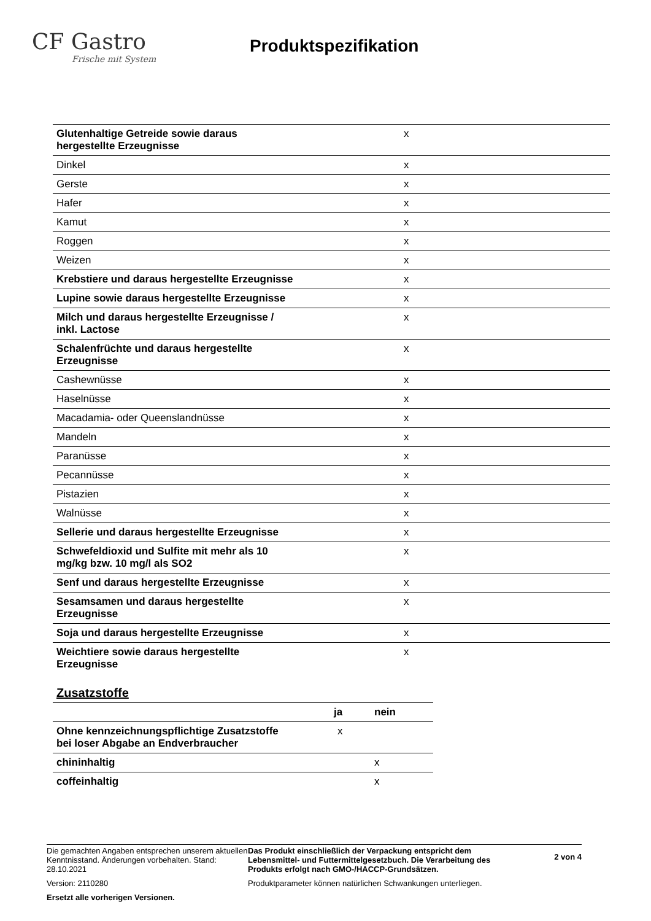CF Gastro
Frische mit System
Produktspezifikation
| Glutenhaltige Getreide sowie daraus hergestellte Erzeugnisse | x |
| Dinkel | x |
| Gerste | x |
| Hafer | x |
| Kamut | x |
| Roggen | x |
| Weizen | x |
| Krebstiere und daraus hergestellte Erzeugnisse | x |
| Lupine sowie daraus hergestellte Erzeugnisse | x |
| Milch und daraus hergestellte Erzeugnisse / inkl. Lactose | x |
| Schalenfrüchte und daraus hergestellte Erzeugnisse | x |
| Cashewnüsse | x |
| Haselnüsse | x |
| Macadamia- oder Queenslandnüsse | x |
| Mandeln | x |
| Paranüsse | x |
| Pecannüsse | x |
| Pistazien | x |
| Walnüsse | x |
| Sellerie und daraus hergestellte Erzeugnisse | x |
| Schwefeldioxid und Sulfite mit mehr als 10 mg/kg bzw. 10 mg/l als SO2 | x |
| Senf und daraus hergestellte Erzeugnisse | x |
| Sesamsamen und daraus hergestellte Erzeugnisse | x |
| Soja und daraus hergestellte Erzeugnisse | x |
| Weichtiere sowie daraus hergestellte Erzeugnisse | x |
Zusatzstoffe
| | ja | nein |
| Ohne kennzeichnungspflichtige Zusatzstoffe bei loser Abgabe an Endverbraucher | x | |
| chininhaltig | | x |
| coffeinhaltig | | x |
Die gemachten Angaben entsprechen unserem aktuellen Kenntnisstand. Änderungen vorbehalten. Stand: 28.10.2021
Version: 2110280
Ersetzt alle vorherigen Versionen.
Das Produkt einschließlich der Verpackung entspricht dem Lebensmittel- und Futtermittelgesetzbuch. Die Verarbeitung des Produkts erfolgt nach GMO-/HACCP-Grundsätzen.
Produktparameter können natürlichen Schwankungen unterliegen.
2 von 4